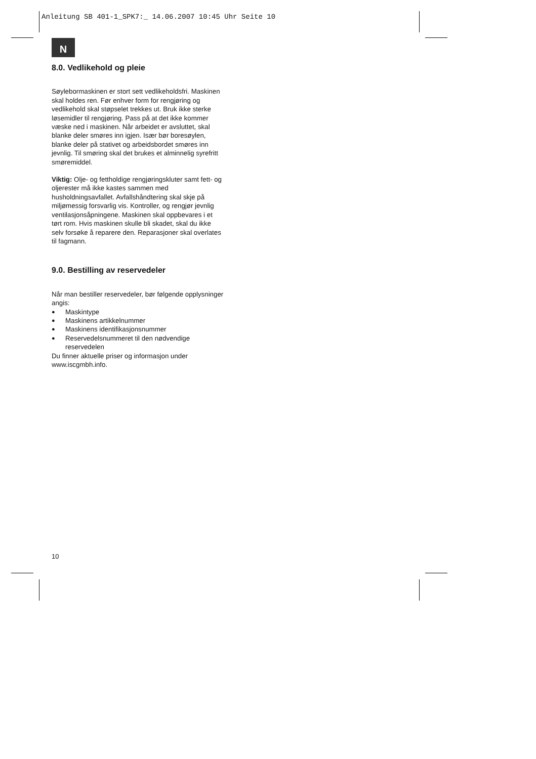Anleitung SB 401-1_SPK7:_ 14.06.2007 10:45 Uhr Seite 10
N
8.0. Vedlikehold og pleie
Søylebormaskinen er stort sett vedlikeholdsfri. Maskinen skal holdes ren. Før enhver form for rengjøring og vedlikehold skal støpselet trekkes ut. Bruk ikke sterke løsemidler til rengjøring. Pass på at det ikke kommer væske ned i maskinen. Når arbeidet er avsluttet, skal blanke deler smøres inn igjen. Især bør boresøylen, blanke deler på stativet og arbeidsbordet smøres inn jevnlig. Til smøring skal det brukes et alminnelig syrefritt smøremiddel.
Viktig: Olje- og fettholdige rengjøringskluter samt fett- og oljerester må ikke kastes sammen med husholdningsavfallet. Avfallshåndtering skal skje på miljømessig forsvarlig vis. Kontroller, og rengjør jevnlig ventilasjonsåpningene. Maskinen skal oppbevares i et tørt rom. Hvis maskinen skulle bli skadet, skal du ikke selv forsøke å reparere den. Reparasjoner skal overlates til fagmann.
9.0. Bestilling av reservedeler
Når man bestiller reservedeler, bør følgende opplysninger angis:
● Maskintype
● Maskinens artikkelnummer
● Maskinens identifikasjonsnummer
● Reservedelsnummeret til den nødvendige reservedelen
Du finner aktuelle priser og informasjon under www.iscgmbh.info.
10